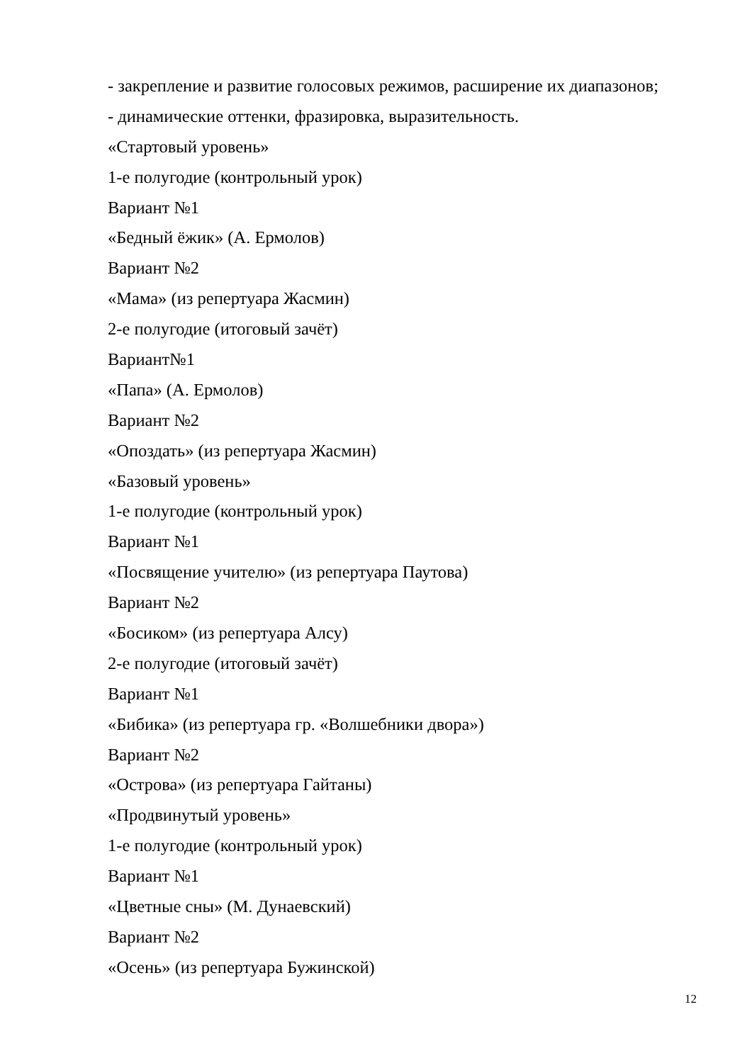- закрепление и развитие голосовых режимов, расширение их диапазонов;
- динамические оттенки, фразировка, выразительность.
«Стартовый уровень»
1-е полугодие (контрольный урок)
Вариант №1
«Бедный ёжик» (А. Ермолов)
Вариант №2
«Мама» (из репертуара Жасмин)
2-е полугодие (итоговый зачёт)
Вариант№1
«Папа» (А. Ермолов)
Вариант №2
«Опоздать» (из репертуара Жасмин)
«Базовый уровень»
1-е полугодие (контрольный урок)
Вариант №1
«Посвящение учителю» (из репертуара Паутова)
Вариант №2
«Босиком» (из репертуара Алсу)
2-е полугодие (итоговый зачёт)
Вариант №1
«Бибика» (из репертуара гр. «Волшебники двора»)
Вариант №2
«Острова» (из репертуара Гайтаны)
«Продвинутый уровень»
1-е полугодие (контрольный урок)
Вариант №1
«Цветные сны» (М. Дунаевский)
Вариант №2
«Осень» (из репертуара Бужинской)
12